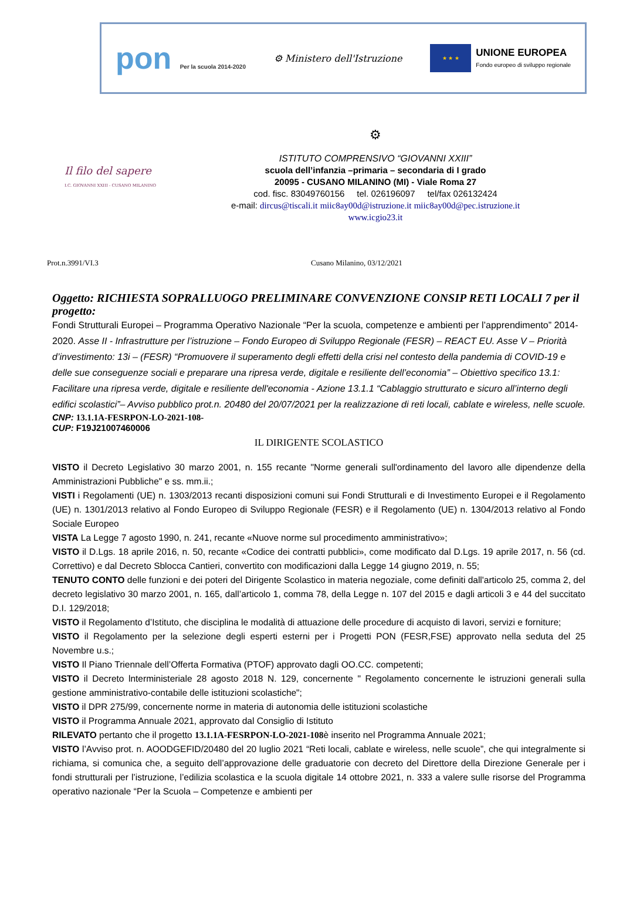pon Per la scuola 2014-2020
⚙ Ministero dell'Istruzione
★ ★ ★
UNIONE EUROPEA
Fondo europeo di sviluppo regionale
Il filo del sapere
I.C. GIOVANNI XXIII - CUSANO MILANINO
⚙
ISTITUTO COMPRENSIVO “GIOVANNI XXIII”
scuola dell’infanzia –primaria – secondaria di I grado
20095 - CUSANO MILANINO (MI) - Viale Roma 27
cod. fisc. 83049760156 tel. 026196097 tel/fax 026132424
e-mail: dircus@tiscali.it miic8ay00d@istruzione.it miic8ay00d@pec.istruzione.it
www.icgio23.it
Prot.n.3991/VI.3 Cusano Milanino, 03/12/2021
Oggetto: RICHIESTA SOPRALLUOGO PRELIMINARE CONVENZIONE CONSIP RETI LOCALI 7 per il progetto:
Fondi Strutturali Europei – Programma Operativo Nazionale “Per la scuola, competenze e ambienti per l’apprendimento” 2014-2020. Asse II - Infrastrutture per l’istruzione – Fondo Europeo di Sviluppo Regionale (FESR) – REACT EU. Asse V – Priorità d’investimento: 13i – (FESR) “Promuovere il superamento degli effetti della crisi nel contesto della pandemia di COVID-19 e delle sue conseguenze sociali e preparare una ripresa verde, digitale e resiliente dell’economia” – Obiettivo specifico 13.1: Facilitare una ripresa verde, digitale e resiliente dell'economia - Azione 13.1.1 “Cablaggio strutturato e sicuro all’interno degli edifici scolastici”– Avviso pubblico prot.n. 20480 del 20/07/2021 per la realizzazione di reti locali, cablate e wireless, nelle scuole.
CNP: 13.1.1A-FESRPON-LO-2021-108-
CUP: F19J21007460006
IL DIRIGENTE SCOLASTICO
VISTO il Decreto Legislativo 30 marzo 2001, n. 155 recante "Norme generali sull'ordinamento del lavoro alle dipendenze della Amministrazioni Pubbliche" e ss. mm.ii.;
VISTI i Regolamenti (UE) n. 1303/2013 recanti disposizioni comuni sui Fondi Strutturali e di Investimento Europei e il Regolamento (UE) n. 1301/2013 relativo al Fondo Europeo di Sviluppo Regionale (FESR) e il Regolamento (UE) n. 1304/2013 relativo al Fondo Sociale Europeo
VISTA La Legge 7 agosto 1990, n. 241, recante «Nuove norme sul procedimento amministrativo»;
VISTO il D.Lgs. 18 aprile 2016, n. 50, recante «Codice dei contratti pubblici», come modificato dal D.Lgs. 19 aprile 2017, n. 56 (cd. Correttivo) e dal Decreto Sblocca Cantieri, convertito con modificazioni dalla Legge 14 giugno 2019, n. 55;
TENUTO CONTO delle funzioni e dei poteri del Dirigente Scolastico in materia negoziale, come definiti dall'articolo 25, comma 2, del decreto legislativo 30 marzo 2001, n. 165, dall’articolo 1, comma 78, della Legge n. 107 del 2015 e dagli articoli 3 e 44 del succitato D.I. 129/2018;
VISTO il Regolamento d’Istituto, che disciplina le modalità di attuazione delle procedure di acquisto di lavori, servizi e forniture;
VISTO il Regolamento per la selezione degli esperti esterni per i Progetti PON (FESR,FSE) approvato nella seduta del 25 Novembre u.s.;
VISTO Il Piano Triennale dell’Offerta Formativa (PTOF) approvato dagli OO.CC. competenti;
VISTO il Decreto lnterministeriale 28 agosto 2018 N. 129, concernente " Regolamento concernente le istruzioni generali sulla gestione amministrativo-contabile delle istituzioni scolastiche";
VISTO il DPR 275/99, concernente norme in materia di autonomia delle istituzioni scolastiche
VISTO il Programma Annuale 2021, approvato dal Consiglio di Istituto
RILEVATO pertanto che il progetto 13.1.1A-FESRPON-LO-2021-108è inserito nel Programma Annuale 2021;
VISTO l’Avviso prot. n. AOODGEFID/20480 del 20 luglio 2021 “Reti locali, cablate e wireless, nelle scuole”, che qui integralmente si richiama, si comunica che, a seguito dell’approvazione delle graduatorie con decreto del Direttore della Direzione Generale per i fondi strutturali per l’istruzione, l’edilizia scolastica e la scuola digitale 14 ottobre 2021, n. 333 a valere sulle risorse del Programma operativo nazionale “Per la Scuola – Competenze e ambienti per